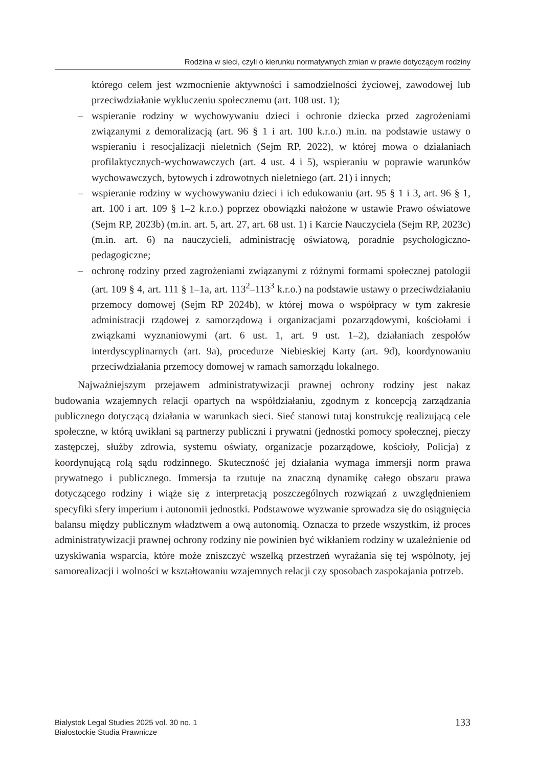Rodzina w sieci, czyli o kierunku normatywnych zmian w prawie dotyczącym rodziny
którego celem jest wzmocnienie aktywności i samodzielności życiowej, zawodowej lub przeciwdziałanie wykluczeniu społecznemu (art. 108 ust. 1);
– wspieranie rodziny w wychowywaniu dzieci i ochronie dziecka przed zagrożeniami związanymi z demoralizacją (art. 96 § 1 i art. 100 k.r.o.) m.in. na podstawie ustawy o wspieraniu i resocjalizacji nieletnich (Sejm RP, 2022), w której mowa o działaniach profilaktycznych-wychowawczych (art. 4 ust. 4 i 5), wspieraniu w poprawie warunków wychowawczych, bytowych i zdrowotnych nieletniego (art. 21) i innych;
– wspieranie rodziny w wychowywaniu dzieci i ich edukowaniu (art. 95 § 1 i 3, art. 96 § 1, art. 100 i art. 109 § 1–2 k.r.o.) poprzez obowiązki nałożone w ustawie Prawo oświatowe (Sejm RP, 2023b) (m.in. art. 5, art. 27, art. 68 ust. 1) i Karcie Nauczyciela (Sejm RP, 2023c) (m.in. art. 6) na nauczycieli, administrację oświatową, poradnie psychologiczno-pedagogiczne;
– ochronę rodziny przed zagrożeniami związanymi z różnymi formami społecznej patologii (art. 109 § 4, art. 111 § 1–1a, art. 113<sup>2</sup>–113<sup>3</sup> k.r.o.) na podstawie ustawy o przeciwdziałaniu przemocy domowej (Sejm RP 2024b), w której mowa o współpracy w tym zakresie administracji rządowej z samorządową i organizacjami pozarządowymi, kościołami i związkami wyznaniowymi (art. 6 ust. 1, art. 9 ust. 1–2), działaniach zespołów interdyscyplinarnych (art. 9a), procedurze Niebieskiej Karty (art. 9d), koordynowaniu przeciwdziałania przemocy domowej w ramach samorządu lokalnego.
Najważniejszym przejawem administratywizacji prawnej ochrony rodziny jest nakaz budowania wzajemnych relacji opartych na współdziałaniu, zgodnym z koncepcją zarządzania publicznego dotyczącą działania w warunkach sieci. Sieć stanowi tutaj konstrukcję realizującą cele społeczne, w którą uwikłani są partnerzy publiczni i prywatni (jednostki pomocy społecznej, pieczy zastępczej, służby zdrowia, systemu oświaty, organizacje pozarządowe, kościoły, Policja) z koordynującą rolą sądu rodzinnego. Skuteczność jej działania wymaga immersji norm prawa prywatnego i publicznego. Immersja ta rzutuje na znaczną dynamikę całego obszaru prawa dotyczącego rodziny i wiąże się z interpretacją poszczególnych rozwiązań z uwzględnieniem specyfiki sfery imperium i autonomii jednostki. Podstawowe wyzwanie sprowadza się do osiągnięcia balansu między publicznym władztwem a ową autonomią. Oznacza to przede wszystkim, iż proces administratywizacji prawnej ochrony rodziny nie powinien być wikłaniem rodziny w uzależnienie od uzyskiwania wsparcia, które może zniszczyć wszelką przestrzeń wyrażania się tej wspólnoty, jej samorealizacji i wolności w kształtowaniu wzajemnych relacji czy sposobach zaspokajania potrzeb.
Bialystok Legal Studies 2025 vol. 30 no. 1
Białostockie Studia Prawnicze
133